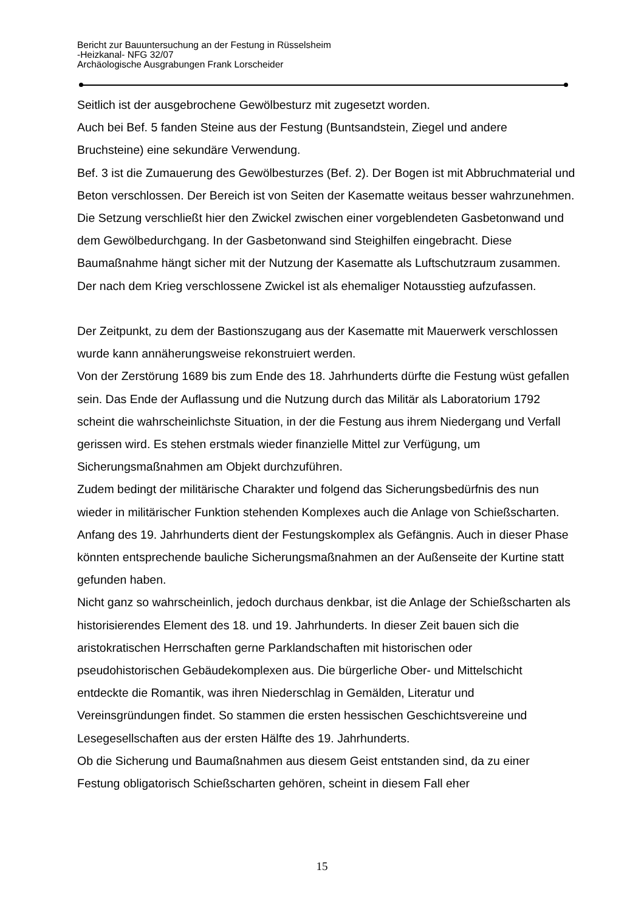Bericht zur Bauuntersuchung an der Festung in Rüsselsheim
-Heizkanal- NFG 32/07
Archäologische Ausgrabungen Frank Lorscheider
Seitlich ist der ausgebrochene Gewölbesturz mit zugesetzt worden.
Auch bei Bef. 5 fanden Steine aus der Festung (Buntsandstein, Ziegel und andere Bruchsteine) eine sekundäre Verwendung.
Bef. 3 ist die Zumauerung des Gewölbesturzes (Bef. 2). Der Bogen ist mit Abbruchmaterial und Beton verschlossen. Der Bereich ist von Seiten der Kasematte weitaus besser wahrzunehmen. Die Setzung verschließt hier den Zwickel zwischen einer vorgeblendeten Gasbetonwand und dem Gewölbedurchgang. In der Gasbetonwand sind Steighilfen eingebracht. Diese Baumaßnahme hängt sicher mit der Nutzung der Kasematte als Luftschutzraum zusammen. Der nach dem Krieg verschlossene Zwickel ist als ehemaliger Notausstieg aufzufassen.
Der Zeitpunkt, zu dem der Bastionszugang aus der Kasematte mit Mauerwerk verschlossen wurde kann annäherungsweise rekonstruiert werden.
Von der Zerstörung 1689 bis zum Ende des 18. Jahrhunderts dürfte die Festung wüst gefallen sein. Das Ende der Auflassung und die Nutzung durch das Militär als Laboratorium 1792 scheint die wahrscheinlichste Situation, in der die Festung aus ihrem Niedergang und Verfall gerissen wird. Es stehen erstmals wieder finanzielle Mittel zur Verfügung, um Sicherungsmaßnahmen am Objekt durchzuführen.
Zudem bedingt der militärische Charakter und folgend das Sicherungsbedürfnis des nun wieder in militärischer Funktion stehenden Komplexes auch die Anlage von Schießscharten.
Anfang des 19. Jahrhunderts dient der Festungskomplex als Gefängnis. Auch in dieser Phase könnten entsprechende bauliche Sicherungsmaßnahmen an der Außenseite der Kurtine statt gefunden haben.
Nicht ganz so wahrscheinlich, jedoch durchaus denkbar, ist die Anlage der Schießscharten als historisierendes Element des 18. und 19. Jahrhunderts. In dieser Zeit bauen sich die aristokratischen Herrschaften gerne Parklandschaften mit historischen oder pseudohistorischen Gebäudekomplexen aus. Die bürgerliche Ober- und Mittelschicht entdeckte die Romantik, was ihren Niederschlag in Gemälden, Literatur und Vereinsgründungen findet. So stammen die ersten hessischen Geschichtsvereine und Lesegesellschaften aus der ersten Hälfte des 19. Jahrhunderts.
Ob die Sicherung und Baumaßnahmen aus diesem Geist entstanden sind, da zu einer Festung obligatorisch Schießscharten gehören, scheint in diesem Fall eher
15